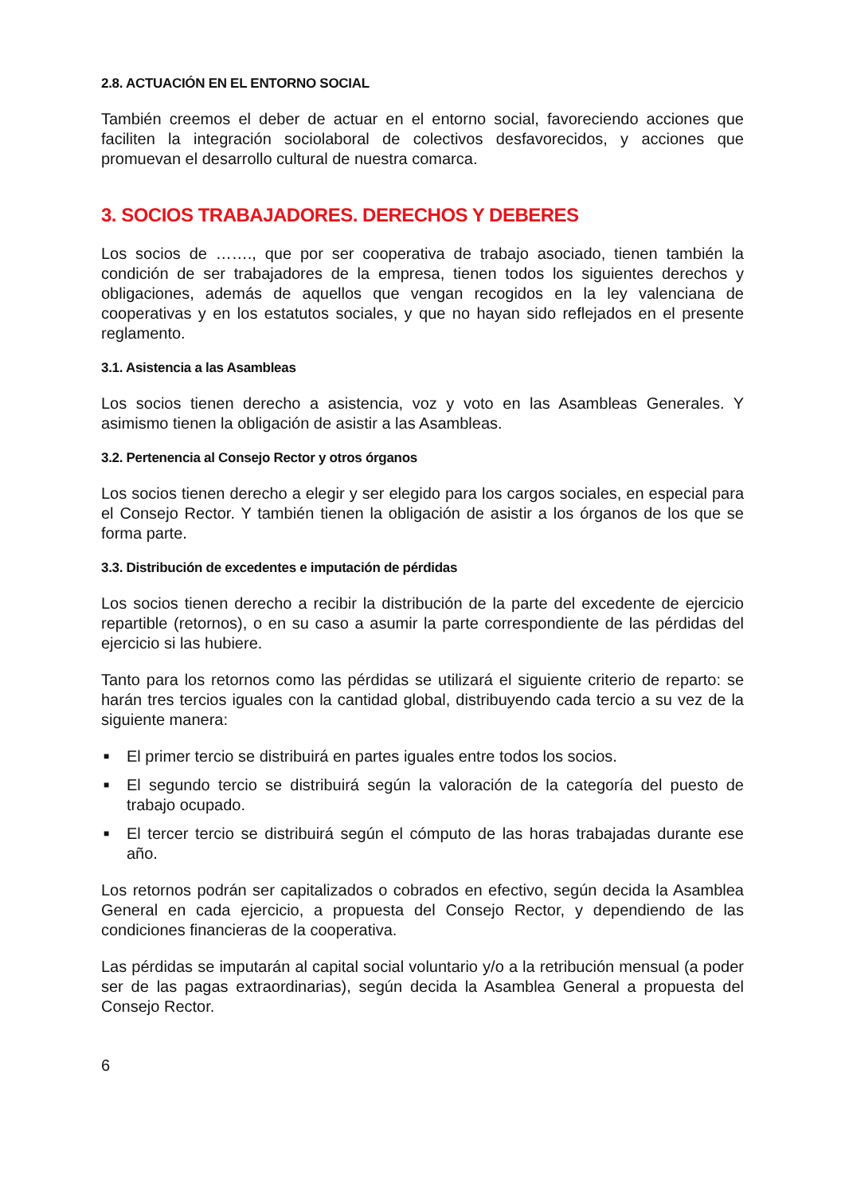2.8. ACTUACIÓN EN EL ENTORNO SOCIAL
También creemos el deber de actuar en el entorno social, favoreciendo acciones que faciliten la integración sociolaboral de colectivos desfavorecidos, y acciones que promuevan el desarrollo cultural de nuestra comarca.
3. SOCIOS TRABAJADORES. DERECHOS Y DEBERES
Los socios de ……., que por ser cooperativa de trabajo asociado, tienen también la condición de ser trabajadores de la empresa, tienen todos los siguientes derechos y obligaciones, además de aquellos que vengan recogidos en la ley valenciana de cooperativas y en los estatutos sociales, y que no hayan sido reflejados en el presente reglamento.
3.1. Asistencia a las Asambleas
Los socios tienen derecho a asistencia, voz y voto en las Asambleas Generales. Y asimismo tienen la obligación de asistir a las Asambleas.
3.2. Pertenencia al Consejo Rector y otros órganos
Los socios tienen derecho a elegir y ser elegido para los cargos sociales, en especial para el Consejo Rector. Y también tienen la obligación de asistir a los órganos de los que se forma parte.
3.3. Distribución de excedentes e imputación de pérdidas
Los socios tienen derecho a recibir la distribución de la parte del excedente de ejercicio repartible (retornos), o en su caso a asumir la parte correspondiente de las pérdidas del ejercicio si las hubiere.
Tanto para los retornos como las pérdidas se utilizará el siguiente criterio de reparto: se harán tres tercios iguales con la cantidad global, distribuyendo cada tercio a su vez de la siguiente manera:
■ El primer tercio se distribuirá en partes iguales entre todos los socios.
■ El segundo tercio se distribuirá según la valoración de la categoría del puesto de trabajo ocupado.
■ El tercer tercio se distribuirá según el cómputo de las horas trabajadas durante ese año.
Los retornos podrán ser capitalizados o cobrados en efectivo, según decida la Asamblea General en cada ejercicio, a propuesta del Consejo Rector, y dependiendo de las condiciones financieras de la cooperativa.
Las pérdidas se imputarán al capital social voluntario y/o a la retribución mensual (a poder ser de las pagas extraordinarias), según decida la Asamblea General a propuesta del Consejo Rector.
6